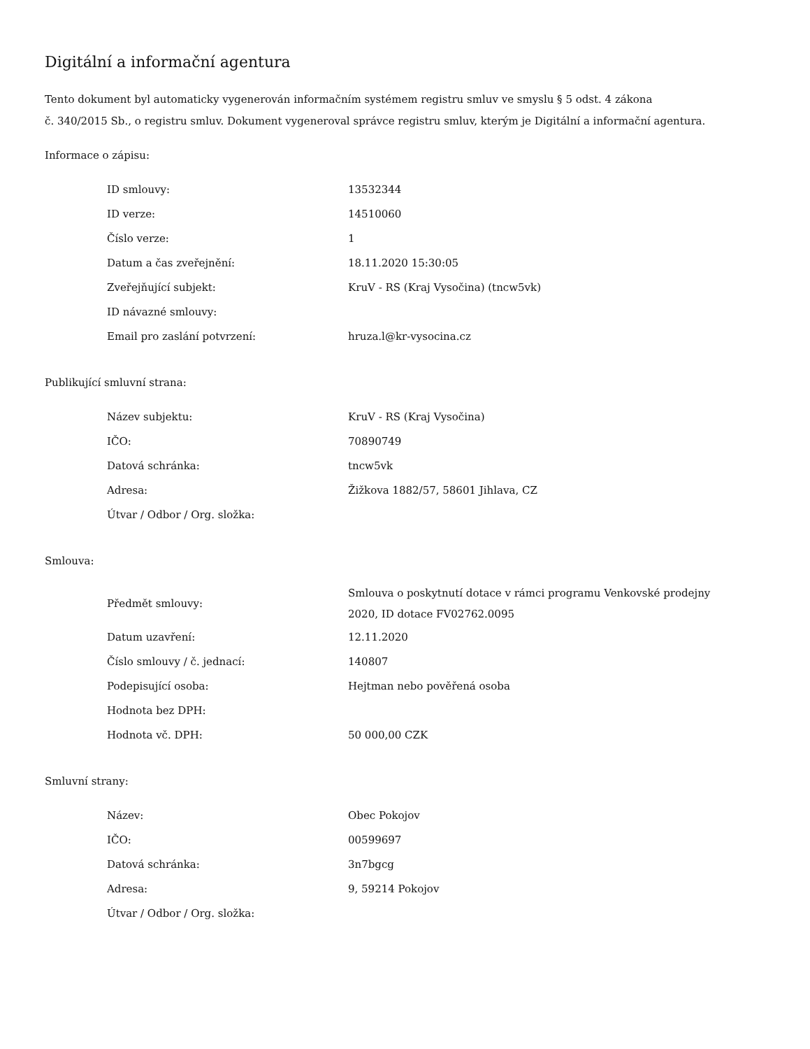Digitální a informační agentura
Tento dokument byl automaticky vygenerován informačním systémem registru smluv ve smyslu § 5 odst. 4 zákona
č. 340/2015 Sb., o registru smluv. Dokument vygeneroval správce registru smluv, kterým je Digitální a informační agentura.
Informace o zápisu:
| ID smlouvy: | 13532344 |
| ID verze: | 14510060 |
| Číslo verze: | 1 |
| Datum a čas zveřejnění: | 18.11.2020 15:30:05 |
| Zveřejňující subjekt: | KruV - RS (Kraj Vysočina) (tncw5vk) |
| ID návazné smlouvy: | |
| Email pro zaslání potvrzení: | hruza.l@kr-vysocina.cz |
Publikující smluvní strana:
| Název subjektu: | KruV - RS (Kraj Vysočina) |
| IČO: | 70890749 |
| Datová schránka: | tncw5vk |
| Adresa: | Žižkova 1882/57, 58601 Jihlava, CZ |
| Útvar / Odbor / Org. složka: | |
Smlouva:
| Předmět smlouvy: | Smlouva o poskytnutí dotace v rámci programu Venkovské prodejny 2020, ID dotace FV02762.0095 |
| Datum uzavření: | 12.11.2020 |
| Číslo smlouvy / č. jednací: | 140807 |
| Podepisující osoba: | Hejtman nebo pověřená osoba |
| Hodnota bez DPH: | |
| Hodnota vč. DPH: | 50 000,00 CZK |
Smluvní strany:
| Název: | Obec Pokojov |
| IČO: | 00599697 |
| Datová schránka: | 3n7bgcg |
| Adresa: | 9, 59214 Pokojov |
| Útvar / Odbor / Org. složka: | |